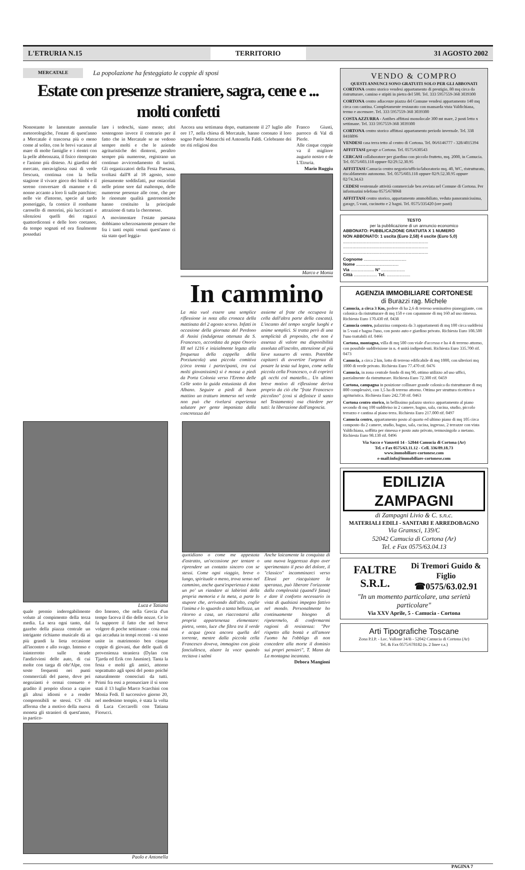L'ETRURIA N.15 TERRITORIO 31 AGOSTO 2002
MERCATALE La popolazione ha festeggiato le coppie di sposi
Estate con presenze straniere, sagra, cene e ... molti confetti
Nonostante le lamentate anomalie meteorologiche, l'estate di quest'anno a Mercatale è trascorsa più o meno come al solito, con le brevi vacanze al mare di molte famiglie e i rientri con la pelle abbronzata, il fisico ritemprato e l'animo più disteso. Ai giardini del mercato, meravigliosa oasi di verde frescura, continua con la bella stagione il vivace gioco dei bimbi e il sereno conversare di mamme e di nonne accanto a loro lì sulle panchine; nelle vie d'intorno, specie al tardo pomeriggio, fa cornice il rombante carosello di motorini, più luccicanti e silenziosi quelli dei ragazzi quattordicenni e delle loro coetanee, da tempo sognati ed ora finalmente posseduti
lare i tedeschi, siano meno; altri sostengono invece il contrario per il fatto che in Mercatale se ne vedono sempre molti e che le aziende agrituristiche dei dintorni, peraltro sempre più numerose, registrano un continuo avvicendamento di turisti. Gli organizzatori della Festa Paesana, svoltasi dall'8 al 18 agosto, sono pienamente soddisfatti, pur ostacolati nelle prime sere dal maltempo, delle numerose presenze alle cene, che per le rinomate qualità gastronomiche hanno costituito la principale attrazione di tutta la chermesse.
A movimentare l'estate paesana dobbiamo scherzosamente pensare che fra i tanti ospiti venuti quest'anno ci sia stato quel leggia-
Ancora una settimana dopo, esattamente il 27 luglio alle ore 17, nella chiesa di Mercatale, hanno coronato il loro sogno Paolo Matracchi ed Antonella Faldi. Celebrante dei tre riti religiosi don
Franco Giusti, parroco di Val di Pierle.
Alle cinque coppie va il migliore augurio nostro e de L'Etruria.
Mario Ruggiu
Marco e Monia
In cammino
La mia vuol essere una semplice riflessione in nota alla cronaca della mattinata del 2 agosto scorso. Infatti in occasione della giornata del Perdono di Assisi (indulgenza ottenuta da S. Francesco, accordata da papa Onorio III nel 1216 e inizialmente legata alla frequenza della cappella della Porziuncola) una piccola comitiva (circa trenta i partecipanti, tra cui molti giovanissimi) si è mossa a piedi da Porta Colonia verso l'Eremo delle Celle sotto la guida entusiasta di don Albano. Seguire a piedi di buon mattino un tratturo immerso nel verde non può che rivelarsi esperienza salutare per gente impaniata dalla concretezza del
assieme al frate che occupava la cella dall'altra parte della cascata). L'incanto del tempo sceglie luoghi e anime semplici. Si tratta però di una semplicità di proposito, che non è assenza di valore ma disponibilità assoluta all'ascolto, attenzione al più lieve sussurro di vento. Potrebbe capitarci di avvertire l'urgenza di posare la testa sul legno, come nella piccola cella Francesco, o di coprirci gli occhi col mantello... Un ultimo breve motivo di riflessione deriva proprio da ciò che "frate Francesco piccolino" (così si definisce il santo nel Testamento) osa chiedere per tutti: la liberazione dall'angoscia.
Luca e Tatiana
quale premio inderogabilmente voluto al compimento della terza media. La sera ogni tanto, dal gazebo della piazza centrale un intrigante richiamo musicale dà ai più grandi la lieta occasione all'incontro e allo svago. Intenso e ininterrotto sulle strade l'andirivieni delle auto, di cui molte con targa di oltr'Alpe, con soste frequenti nei punti commerciali del paese, dove pei negozianti è ormai consueto e gradito il proprio sforzo a capire gli altrui idiomi e a render comprensibili se stessi. C'è chi afferma che a motivo della nuova moneta gli stranieri di quest'anno, in partico-
dro Imeneo, che nella Grecia d'un tempo faceva il dio delle nozze. Ce lo fa supporre il fatto che nel breve volgere di poche settimane - cosa mai qui accaduta in tempi recenti - si sono unite in matrimonio ben cinque coppie di giovani, due delle quali di provenienza straniera (Dylan con Tjarda ed Erik con Jasmine). Tanta la festa e molti gli amici, attorno soprattutto agli sposi del posto poiché naturalmente conosciuti da tutti. Primi fra essi a pronunciare il sì sono stati il 13 luglio Marco Scarchini con Monia Fedi. Il successivo giorno 20, nel medesimo tempio, è stata la volta di Luca Ceccarelli con Tatiana Fiorucci.
Paolo e Antonella
quotidiano o come me appestata d'astratto, un'occasione per tentare o riprendere un contatto sincero con se stessi. Come ogni viaggio, breve o lungo, spirituale o meno, trova senso nel cammino, anche quest'esperienza è stata un po' un riandare ai labirinti della propria memoria e la meta, a parte lo stupore che, arrivando dall'alto, coglie l'anima e lo sguardo a tanta bellezza, un ritorno a casa, un riaccostarsi alla propria appartenenza elementare: pietra, vento, luce che filtra tra il verde e acqua (poca ancora quella del torrente, mentre dalla piccola cella Francesco doveva, immagino con gioia fanciullesca, alzare la voce quando recitava i salmi
Anche laicamente la conquista di una nuova leggerezza dopo aver sperimentato il peso del dolore, il "classico" incamminarci verso Eleusi per riacquistare la speranza, può liberare l'orizzonte dalla complessità (quand'è fatua) e dare il conforto necessario in vista di qualsiasi impegno fattivo nel mondo. Personalmente ho continuamente bisogno di ripetermelo, di confermarmi ragioni di resistenza: "Per rispetto alla bontà e all'amore l'uomo ha l'obbligo di non concedere alla morte il dominio sui propri pensieri", T. Mann da La montagna incantata.
Debora Mangioni
VENDO & COMPRO
QUESTI ANNUNCI SONO GRATUITI SOLO PER GLI ABBONATI
CORTONA centro storico vendesi appartamento di prestigio, 80 mq circa da ristrutturare, camino e stipiti in pietra del 500. Tel. 333 5957559-368 3039300
CORTONA centro adiacenze piazza del Comune vendesi appartamento 140 mq circa con cantina. Completamente restaurato con mansarda vista Valdichiana, termo e ascensore. Tel. 333 5957559-368 3039300
COSTA AZZURRA - Antibes affittasi monolocale 300 mt mare, 2 posti letto x settimane. Tel. 333 5957559-368 3039300
CORTONA centro storico affittasi appartamento periodo invernale. Tel. 338 8418896
VENDESI casa terra tetto al centro di Cortona. Tel. 06/6146777 - 328/4015394
AFFITTASI garage a Cortona. Tel. 0575/630543
CERCASI collaboratore per giardino con piccolo frutteto, mq. 2000, in Camucia. Tel. 0575/603.118 oppure 02/29.52.30.95
AFFITTASI Camucia centro negozio/ufficio/laboratorio mq. 40, WC, ristrutturato, riscaldamento autonomo. Tel. 0575/603.118 oppure 02/9.52.30.95 oppure 02/74.34.63
CEDESI ventennale attività commerciale ben avviata nel Comune di Cortona. Per informazini telefono 0575/678068
AFFITTASI centro storico, appartamento ammobiliato, veduta panoramicissima, garage, 5 vani, cucinotto e 2 bagni. Tel. 0575/335420 (ore pasti)
TESTO
per la pubblicazione di un annuncio economico
ABBONATO: PUBBLICAZIONE GRATUITA X 1 NUMERO
NON ABBONATO: 1 uscita (Euro 2,58) 4 uscite (Euro 5,0)
........................................................................
........................................................................
........................................................................
Cognome ....................................
Nome ....................................
Via .................... N° ....................
Città .................... Tel. ....................
AGENZIA IMMOBILIARE CORTONESE
di Burazzi rag. Michele
Camucia, a circa 3 Km, podere di ha 2,6 di terreno seminativo pianeggiante, con colonica da ristrutturare di mq 150 e con capannone di mq 160 ad uso rimessa. Richiesta Euro 170.430 rif. 0438
Camucia centro, palazzina composta da 3 appartamenti di mq 100 circa suddivisi in 5 vani e bagno l'uno, con posto auto e giardino privato. Richiesta Euro 108.500 l'uno trattabili rif. 0466
Cortona, montagna, villa di mq 500 con viale d'accesso e ha 4 di terreno attorno, con possibile suddivisione in n. 4 unità indipendenti. Richiesta Euro 335.700 rif. 0473
Camucia, a circa 2 km, lotto di terreno edificabile di mq 1000, con ulteriori mq 1000 di verde privato. Richiesta Euro 77.470 rif. 0476
Camucia, in zona centrale fondo di mq 90, ottimo utilizzo ad uso uffici, parzialmente da ristrutturare. Richiesta Euro 72.300 rif. 0459
Cortona, campagna in posizione collinare grande colonica da ristrutturare di mq 800 complessivi, con 1,5 ha di terreno attorno. Ottima per struttura ricettiva o agrituristica. Richiesta Euro 242.730 rif. 0463
Cortona centro storico, in bellissimo palazzo storico appartamento al piano secondo di mq 100 suddiviso in 2 camere, bagno, sala, cucina, studio, piccolo terrazzo e cantina al piano terra. Richiesta Euro 217.000 rif. 0497
Camucia centro, appartamento posto al quarto ed ultimo piano di mq 105 circa composto da 2 camere, studio, bagno, sala, cucina, ingresso, 2 terrazze con vista Valdichiana, soffitta per rimessa e posto auto privato, termosingolo a metano. Richiesta Euro 98.130 rif. 0496
Via Sacco e Vanzetti 14 - 52044 Camucia di Cortona (Ar)
Tel. e Fax 0575/63.11.12 - Cell. 336/89.18.73
www.immobiliare-cortonese.com
e-mail:info@immobiliare-cortonese.com
EDILIZIA ZAMPAGNI
di Zampagni Livio & C. s.n.c.
MATERIALI EDILI - SANITARI E ARREDOBAGNO
Via Gramsci, 139/C
52042 Camucia di Cortona (Ar)
Tel. e Fax 0575/63.04.13
FALTRE S.R.L.
Di Tremori Guido & Figlio
☎0575/63.02.91
"In un momento particolare, una serietà particolare"
Via XXV Aprile, 5 - Camucia - Cortona
Arti Tipografiche Toscane
Zona P.I.P. - Loc. Vallone 34/B - 52042 Camucia di Cortona (Ar)
Tel. & Fax 0575/678182 (n. 2 linee r.a.)
PAGINA 7